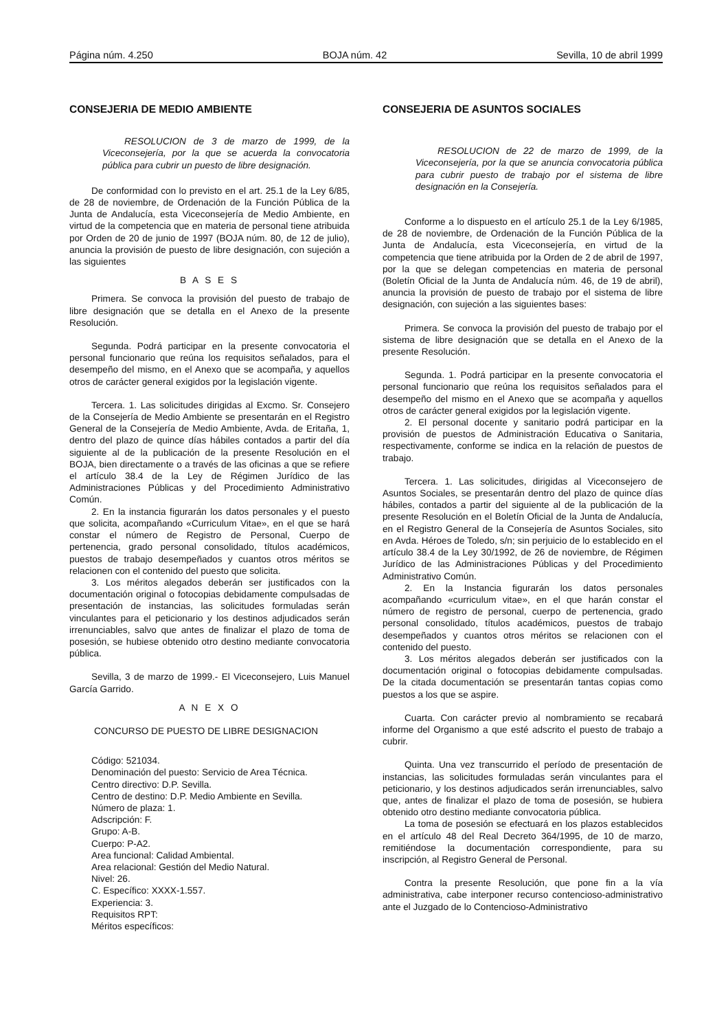Página núm. 4.250 BOJA núm. 42 Sevilla, 10 de abril 1999
CONSEJERIA DE MEDIO AMBIENTE
RESOLUCION de 3 de marzo de 1999, de la Viceconsejería, por la que se acuerda la convocatoria pública para cubrir un puesto de libre designación.
De conformidad con lo previsto en el art. 25.1 de la Ley 6/85, de 28 de noviembre, de Ordenación de la Función Pública de la Junta de Andalucía, esta Viceconsejería de Medio Ambiente, en virtud de la competencia que en materia de personal tiene atribuida por Orden de 20 de junio de 1997 (BOJA núm. 80, de 12 de julio), anuncia la provisión de puesto de libre designación, con sujeción a las siguientes
B A S E S
Primera. Se convoca la provisión del puesto de trabajo de libre designación que se detalla en el Anexo de la presente Resolución.
Segunda. Podrá participar en la presente convocatoria el personal funcionario que reúna los requisitos señalados, para el desempeño del mismo, en el Anexo que se acompaña, y aquellos otros de carácter general exigidos por la legislación vigente.
Tercera. 1. Las solicitudes dirigidas al Excmo. Sr. Consejero de la Consejería de Medio Ambiente se presentarán en el Registro General de la Consejería de Medio Ambiente, Avda. de Eritaña, 1, dentro del plazo de quince días hábiles contados a partir del día siguiente al de la publicación de la presente Resolución en el BOJA, bien directamente o a través de las oficinas a que se refiere el artículo 38.4 de la Ley de Régimen Jurídico de las Administraciones Públicas y del Procedimiento Administrativo Común.
2. En la instancia figurarán los datos personales y el puesto que solicita, acompañando «Curriculum Vitae», en el que se hará constar el número de Registro de Personal, Cuerpo de pertenencia, grado personal consolidado, títulos académicos, puestos de trabajo desempeñados y cuantos otros méritos se relacionen con el contenido del puesto que solicita.
3. Los méritos alegados deberán ser justificados con la documentación original o fotocopias debidamente compulsadas de presentación de instancias, las solicitudes formuladas serán vinculantes para el peticionario y los destinos adjudicados serán irrenunciables, salvo que antes de finalizar el plazo de toma de posesión, se hubiese obtenido otro destino mediante convocatoria pública.
Sevilla, 3 de marzo de 1999.- El Viceconsejero, Luis Manuel García Garrido.
A N E X O
CONCURSO DE PUESTO DE LIBRE DESIGNACION
Código: 521034.
Denominación del puesto: Servicio de Area Técnica.
Centro directivo: D.P. Sevilla.
Centro de destino: D.P. Medio Ambiente en Sevilla.
Número de plaza: 1.
Adscripción: F.
Grupo: A-B.
Cuerpo: P-A2.
Area funcional: Calidad Ambiental.
Area relacional: Gestión del Medio Natural.
Nivel: 26.
C. Específico: XXXX-1.557.
Experiencia: 3.
Requisitos RPT:
Méritos específicos:
CONSEJERIA DE ASUNTOS SOCIALES
RESOLUCION de 22 de marzo de 1999, de la Viceconsejería, por la que se anuncia convocatoria pública para cubrir puesto de trabajo por el sistema de libre designación en la Consejería.
Conforme a lo dispuesto en el artículo 25.1 de la Ley 6/1985, de 28 de noviembre, de Ordenación de la Función Pública de la Junta de Andalucía, esta Viceconsejería, en virtud de la competencia que tiene atribuida por la Orden de 2 de abril de 1997, por la que se delegan competencias en materia de personal (Boletín Oficial de la Junta de Andalucía núm. 46, de 19 de abril), anuncia la provisión de puesto de trabajo por el sistema de libre designación, con sujeción a las siguientes bases:
Primera. Se convoca la provisión del puesto de trabajo por el sistema de libre designación que se detalla en el Anexo de la presente Resolución.
Segunda. 1. Podrá participar en la presente convocatoria el personal funcionario que reúna los requisitos señalados para el desempeño del mismo en el Anexo que se acompaña y aquellos otros de carácter general exigidos por la legislación vigente.
2. El personal docente y sanitario podrá participar en la provisión de puestos de Administración Educativa o Sanitaria, respectivamente, conforme se indica en la relación de puestos de trabajo.
Tercera. 1. Las solicitudes, dirigidas al Viceconsejero de Asuntos Sociales, se presentarán dentro del plazo de quince días hábiles, contados a partir del siguiente al de la publicación de la presente Resolución en el Boletín Oficial de la Junta de Andalucía, en el Registro General de la Consejería de Asuntos Sociales, sito en Avda. Héroes de Toledo, s/n; sin perjuicio de lo establecido en el artículo 38.4 de la Ley 30/1992, de 26 de noviembre, de Régimen Jurídico de las Administraciones Públicas y del Procedimiento Administrativo Común.
2. En la Instancia figurarán los datos personales acompañando «curriculum vitae», en el que harán constar el número de registro de personal, cuerpo de pertenencia, grado personal consolidado, títulos académicos, puestos de trabajo desempeñados y cuantos otros méritos se relacionen con el contenido del puesto.
3. Los méritos alegados deberán ser justificados con la documentación original o fotocopias debidamente compulsadas. De la citada documentación se presentarán tantas copias como puestos a los que se aspire.
Cuarta. Con carácter previo al nombramiento se recabará informe del Organismo a que esté adscrito el puesto de trabajo a cubrir.
Quinta. Una vez transcurrido el período de presentación de instancias, las solicitudes formuladas serán vinculantes para el peticionario, y los destinos adjudicados serán irrenunciables, salvo que, antes de finalizar el plazo de toma de posesión, se hubiera obtenido otro destino mediante convocatoria pública.
La toma de posesión se efectuará en los plazos establecidos en el artículo 48 del Real Decreto 364/1995, de 10 de marzo, remitiéndose la documentación correspondiente, para su inscripción, al Registro General de Personal.
Contra la presente Resolución, que pone fin a la vía administrativa, cabe interponer recurso contencioso-administrativo ante el Juzgado de lo Contencioso-Administrativo